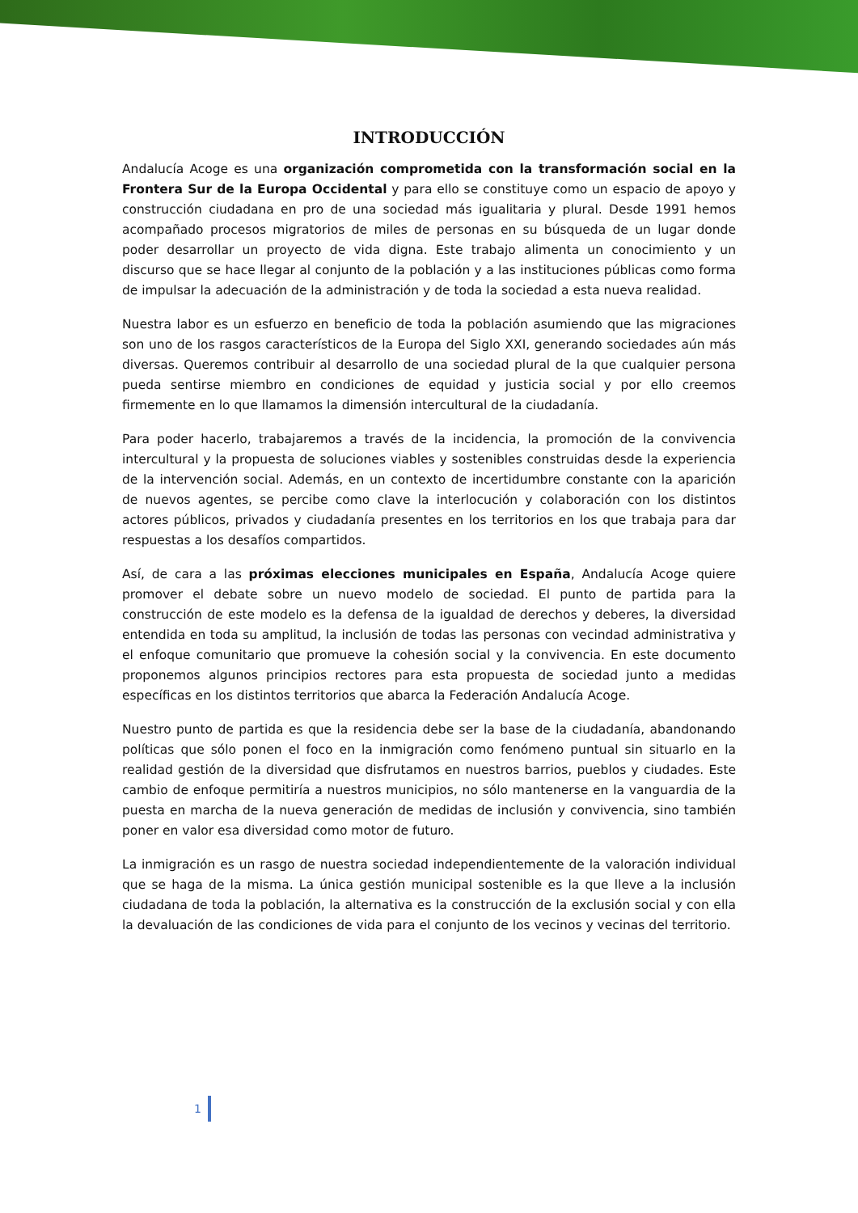INTRODUCCIÓN
Andalucía Acoge es una organización comprometida con la transformación social en la Frontera Sur de la Europa Occidental y para ello se constituye como un espacio de apoyo y construcción ciudadana en pro de una sociedad más igualitaria y plural. Desde 1991 hemos acompañado procesos migratorios de miles de personas en su búsqueda de un lugar donde poder desarrollar un proyecto de vida digna. Este trabajo alimenta un conocimiento y un discurso que se hace llegar al conjunto de la población y a las instituciones públicas como forma de impulsar la adecuación de la administración y de toda la sociedad a esta nueva realidad.
Nuestra labor es un esfuerzo en beneficio de toda la población asumiendo que las migraciones son uno de los rasgos característicos de la Europa del Siglo XXI, generando sociedades aún más diversas. Queremos contribuir al desarrollo de una sociedad plural de la que cualquier persona pueda sentirse miembro en condiciones de equidad y justicia social y por ello creemos firmemente en lo que llamamos la dimensión intercultural de la ciudadanía.
Para poder hacerlo, trabajaremos a través de la incidencia, la promoción de la convivencia intercultural y la propuesta de soluciones viables y sostenibles construidas desde la experiencia de la intervención social. Además, en un contexto de incertidumbre constante con la aparición de nuevos agentes, se percibe como clave la interlocución y colaboración con los distintos actores públicos, privados y ciudadanía presentes en los territorios en los que trabaja para dar respuestas a los desafíos compartidos.
Así, de cara a las próximas elecciones municipales en España, Andalucía Acoge quiere promover el debate sobre un nuevo modelo de sociedad. El punto de partida para la construcción de este modelo es la defensa de la igualdad de derechos y deberes, la diversidad entendida en toda su amplitud, la inclusión de todas las personas con vecindad administrativa y el enfoque comunitario que promueve la cohesión social y la convivencia. En este documento proponemos algunos principios rectores para esta propuesta de sociedad junto a medidas específicas en los distintos territorios que abarca la Federación Andalucía Acoge.
Nuestro punto de partida es que la residencia debe ser la base de la ciudadanía, abandonando políticas que sólo ponen el foco en la inmigración como fenómeno puntual sin situarlo en la realidad gestión de la diversidad que disfrutamos en nuestros barrios, pueblos y ciudades. Este cambio de enfoque permitiría a nuestros municipios, no sólo mantenerse en la vanguardia de la puesta en marcha de la nueva generación de medidas de inclusión y convivencia, sino también poner en valor esa diversidad como motor de futuro.
La inmigración es un rasgo de nuestra sociedad independientemente de la valoración individual que se haga de la misma. La única gestión municipal sostenible es la que lleve a la inclusión ciudadana de toda la población, la alternativa es la construcción de la exclusión social y con ella la devaluación de las condiciones de vida para el conjunto de los vecinos y vecinas del territorio.
1